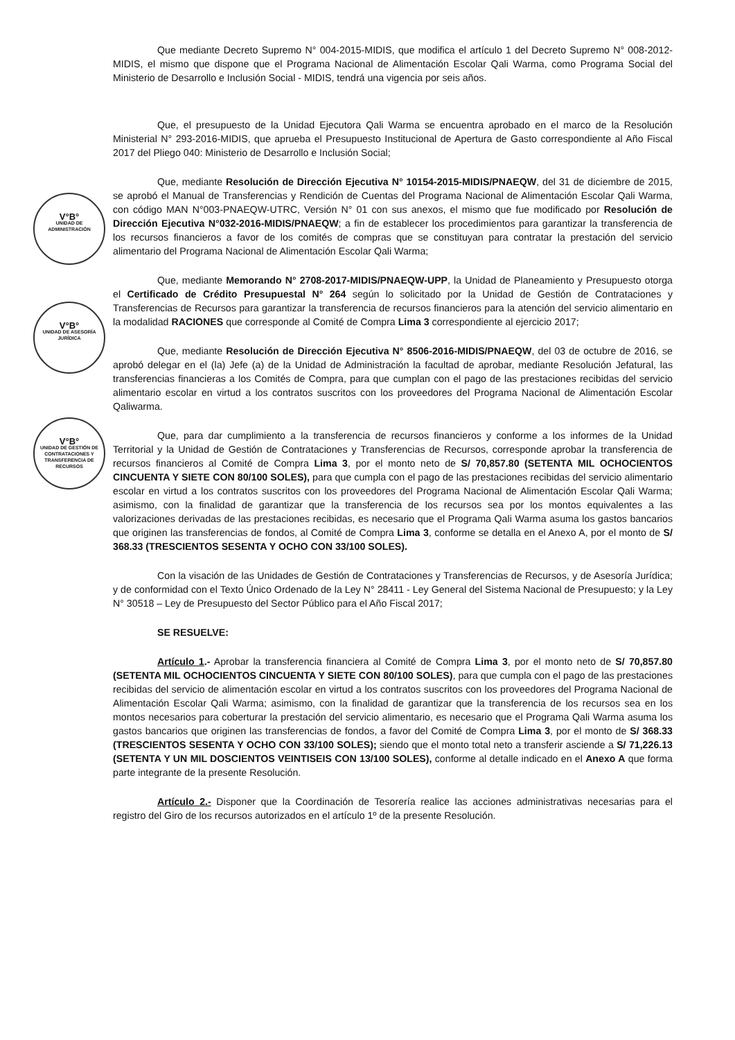V°B°
UNIDAD DE ADMINISTRACIÓN
V°B°
UNIDAD DE ASESORÍA JURÍDICA
V°B°
UNIDAD DE GESTIÓN DE CONTRATACIONES Y TRANSFERENCIA DE RECURSOS
Que mediante Decreto Supremo N° 004-2015-MIDIS, que modifica el artículo 1 del Decreto Supremo N° 008-2012-MIDIS, el mismo que dispone que el Programa Nacional de Alimentación Escolar Qali Warma, como Programa Social del Ministerio de Desarrollo e Inclusión Social - MIDIS, tendrá una vigencia por seis años.
Que, el presupuesto de la Unidad Ejecutora Qali Warma se encuentra aprobado en el marco de la Resolución Ministerial N° 293-2016-MIDIS, que aprueba el Presupuesto Institucional de Apertura de Gasto correspondiente al Año Fiscal 2017 del Pliego 040: Ministerio de Desarrollo e Inclusión Social;
Que, mediante Resolución de Dirección Ejecutiva N° 10154-2015-MIDIS/PNAEQW, del 31 de diciembre de 2015, se aprobó el Manual de Transferencias y Rendición de Cuentas del Programa Nacional de Alimentación Escolar Qali Warma, con código MAN N°003-PNAEQW-UTRC, Versión N° 01 con sus anexos, el mismo que fue modificado por Resolución de Dirección Ejecutiva N°032-2016-MIDIS/PNAEQW; a fin de establecer los procedimientos para garantizar la transferencia de los recursos financieros a favor de los comités de compras que se constituyan para contratar la prestación del servicio alimentario del Programa Nacional de Alimentación Escolar Qali Warma;
Que, mediante Memorando N° 2708-2017-MIDIS/PNAEQW-UPP, la Unidad de Planeamiento y Presupuesto otorga el Certificado de Crédito Presupuestal N° 264 según lo solicitado por la Unidad de Gestión de Contrataciones y Transferencias de Recursos para garantizar la transferencia de recursos financieros para la atención del servicio alimentario en la modalidad RACIONES que corresponde al Comité de Compra Lima 3 correspondiente al ejercicio 2017;
Que, mediante Resolución de Dirección Ejecutiva N° 8506-2016-MIDIS/PNAEQW, del 03 de octubre de 2016, se aprobó delegar en el (la) Jefe (a) de la Unidad de Administración la facultad de aprobar, mediante Resolución Jefatural, las transferencias financieras a los Comités de Compra, para que cumplan con el pago de las prestaciones recibidas del servicio alimentario escolar en virtud a los contratos suscritos con los proveedores del Programa Nacional de Alimentación Escolar Qaliwarma.
Que, para dar cumplimiento a la transferencia de recursos financieros y conforme a los informes de la Unidad Territorial y la Unidad de Gestión de Contrataciones y Transferencias de Recursos, corresponde aprobar la transferencia de recursos financieros al Comité de Compra Lima 3, por el monto neto de S/ 70,857.80 (SETENTA MIL OCHOCIENTOS CINCUENTA Y SIETE CON 80/100 SOLES), para que cumpla con el pago de las prestaciones recibidas del servicio alimentario escolar en virtud a los contratos suscritos con los proveedores del Programa Nacional de Alimentación Escolar Qali Warma; asimismo, con la finalidad de garantizar que la transferencia de los recursos sea por los montos equivalentes a las valorizaciones derivadas de las prestaciones recibidas, es necesario que el Programa Qali Warma asuma los gastos bancarios que originen las transferencias de fondos, al Comité de Compra Lima 3, conforme se detalla en el Anexo A, por el monto de S/ 368.33 (TRESCIENTOS SESENTA Y OCHO CON 33/100 SOLES).
Con la visación de las Unidades de Gestión de Contrataciones y Transferencias de Recursos, y de Asesoría Jurídica; y de conformidad con el Texto Único Ordenado de la Ley N° 28411 - Ley General del Sistema Nacional de Presupuesto; y la Ley N° 30518 – Ley de Presupuesto del Sector Público para el Año Fiscal 2017;
SE RESUELVE:
Artículo 1.- Aprobar la transferencia financiera al Comité de Compra Lima 3, por el monto neto de S/ 70,857.80 (SETENTA MIL OCHOCIENTOS CINCUENTA Y SIETE CON 80/100 SOLES), para que cumpla con el pago de las prestaciones recibidas del servicio de alimentación escolar en virtud a los contratos suscritos con los proveedores del Programa Nacional de Alimentación Escolar Qali Warma; asimismo, con la finalidad de garantizar que la transferencia de los recursos sea en los montos necesarios para coberturar la prestación del servicio alimentario, es necesario que el Programa Qali Warma asuma los gastos bancarios que originen las transferencias de fondos, a favor del Comité de Compra Lima 3, por el monto de S/ 368.33 (TRESCIENTOS SESENTA Y OCHO CON 33/100 SOLES); siendo que el monto total neto a transferir asciende a S/ 71,226.13 (SETENTA Y UN MIL DOSCIENTOS VEINTISEIS CON 13/100 SOLES), conforme al detalle indicado en el Anexo A que forma parte integrante de la presente Resolución.
Artículo 2.- Disponer que la Coordinación de Tesorería realice las acciones administrativas necesarias para el registro del Giro de los recursos autorizados en el artículo 1º de la presente Resolución.